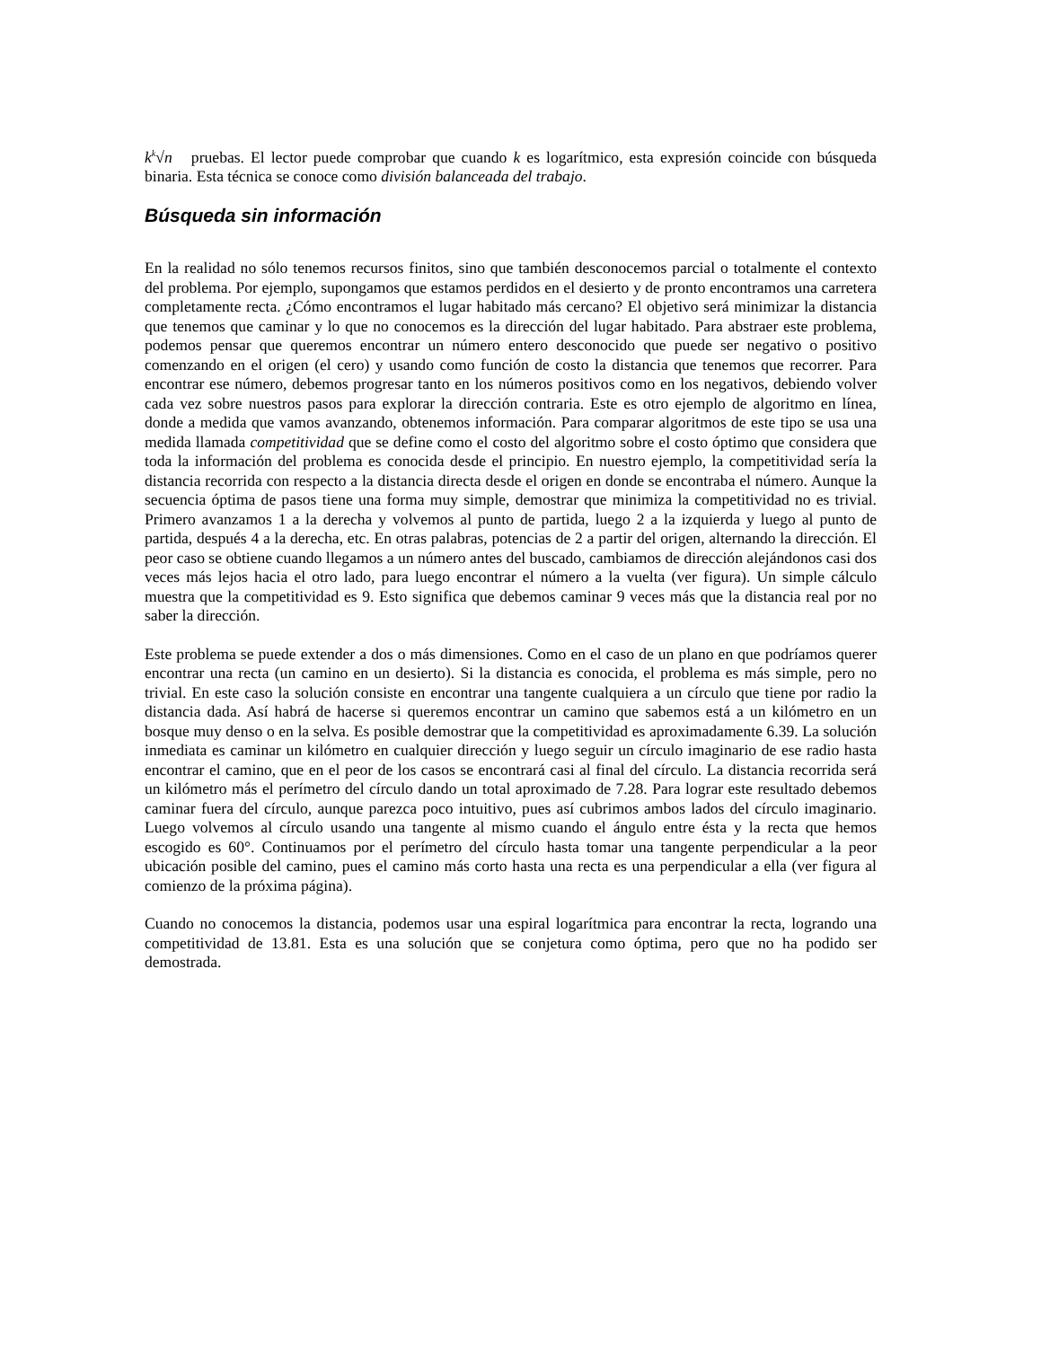k<sup>k</sup>√n pruebas. El lector puede comprobar que cuando k es logarítmico, esta expresión coincide con búsqueda binaria. Esta técnica se conoce como división balanceada del trabajo.
Búsqueda sin información
En la realidad no sólo tenemos recursos finitos, sino que también desconocemos parcial o totalmente el contexto del problema. Por ejemplo, supongamos que estamos perdidos en el desierto y de pronto encontramos una carretera completamente recta. ¿Cómo encontramos el lugar habitado más cercano? El objetivo será minimizar la distancia que tenemos que caminar y lo que no conocemos es la dirección del lugar habitado. Para abstraer este problema, podemos pensar que queremos encontrar un número entero desconocido que puede ser negativo o positivo comenzando en el origen (el cero) y usando como función de costo la distancia que tenemos que recorrer. Para encontrar ese número, debemos progresar tanto en los números positivos como en los negativos, debiendo volver cada vez sobre nuestros pasos para explorar la dirección contraria. Este es otro ejemplo de algoritmo en línea, donde a medida que vamos avanzando, obtenemos información. Para comparar algoritmos de este tipo se usa una medida llamada competitividad que se define como el costo del algoritmo sobre el costo óptimo que considera que toda la información del problema es conocida desde el principio. En nuestro ejemplo, la competitividad sería la distancia recorrida con respecto a la distancia directa desde el origen en donde se encontraba el número. Aunque la secuencia óptima de pasos tiene una forma muy simple, demostrar que minimiza la competitividad no es trivial. Primero avanzamos 1 a la derecha y volvemos al punto de partida, luego 2 a la izquierda y luego al punto de partida, después 4 a la derecha, etc. En otras palabras, potencias de 2 a partir del origen, alternando la dirección. El peor caso se obtiene cuando llegamos a un número antes del buscado, cambiamos de dirección alejándonos casi dos veces más lejos hacia el otro lado, para luego encontrar el número a la vuelta (ver figura). Un simple cálculo muestra que la competitividad es 9. Esto significa que debemos caminar 9 veces más que la distancia real por no saber la dirección.
Este problema se puede extender a dos o más dimensiones. Como en el caso de un plano en que podríamos querer encontrar una recta (un camino en un desierto). Si la distancia es conocida, el problema es más simple, pero no trivial. En este caso la solución consiste en encontrar una tangente cualquiera a un círculo que tiene por radio la distancia dada. Así habrá de hacerse si queremos encontrar un camino que sabemos está a un kilómetro en un bosque muy denso o en la selva. Es posible demostrar que la competitividad es aproximadamente 6.39. La solución inmediata es caminar un kilómetro en cualquier dirección y luego seguir un círculo imaginario de ese radio hasta encontrar el camino, que en el peor de los casos se encontrará casi al final del círculo. La distancia recorrida será un kilómetro más el perímetro del círculo dando un total aproximado de 7.28. Para lograr este resultado debemos caminar fuera del círculo, aunque parezca poco intuitivo, pues así cubrimos ambos lados del círculo imaginario. Luego volvemos al círculo usando una tangente al mismo cuando el ángulo entre ésta y la recta que hemos escogido es 60°. Continuamos por el perímetro del círculo hasta tomar una tangente perpendicular a la peor ubicación posible del camino, pues el camino más corto hasta una recta es una perpendicular a ella (ver figura al comienzo de la próxima página).
Cuando no conocemos la distancia, podemos usar una espiral logarítmica para encontrar la recta, logrando una competitividad de 13.81. Esta es una solución que se conjetura como óptima, pero que no ha podido ser demostrada.